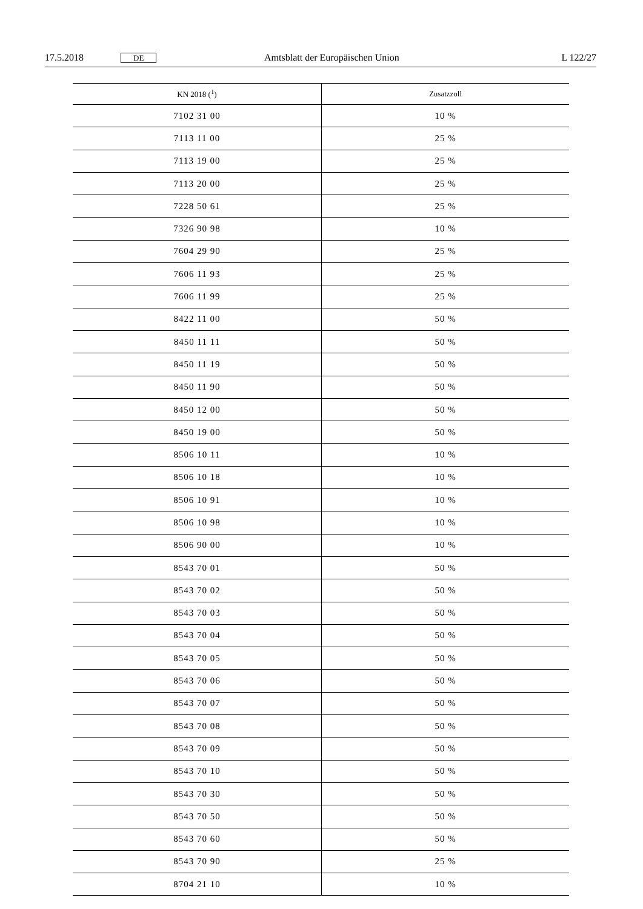17.5.2018 DE Amtsblatt der Europäischen Union L 122/27
| KN 2018 (<sup>1</sup>) | Zusatzzoll |
| --- | --- |
| 7102 31 00 | 10 % |
| 7113 11 00 | 25 % |
| 7113 19 00 | 25 % |
| 7113 20 00 | 25 % |
| 7228 50 61 | 25 % |
| 7326 90 98 | 10 % |
| 7604 29 90 | 25 % |
| 7606 11 93 | 25 % |
| 7606 11 99 | 25 % |
| 8422 11 00 | 50 % |
| 8450 11 11 | 50 % |
| 8450 11 19 | 50 % |
| 8450 11 90 | 50 % |
| 8450 12 00 | 50 % |
| 8450 19 00 | 50 % |
| 8506 10 11 | 10 % |
| 8506 10 18 | 10 % |
| 8506 10 91 | 10 % |
| 8506 10 98 | 10 % |
| 8506 90 00 | 10 % |
| 8543 70 01 | 50 % |
| 8543 70 02 | 50 % |
| 8543 70 03 | 50 % |
| 8543 70 04 | 50 % |
| 8543 70 05 | 50 % |
| 8543 70 06 | 50 % |
| 8543 70 07 | 50 % |
| 8543 70 08 | 50 % |
| 8543 70 09 | 50 % |
| 8543 70 10 | 50 % |
| 8543 70 30 | 50 % |
| 8543 70 50 | 50 % |
| 8543 70 60 | 50 % |
| 8543 70 90 | 25 % |
| 8704 21 10 | 10 % |